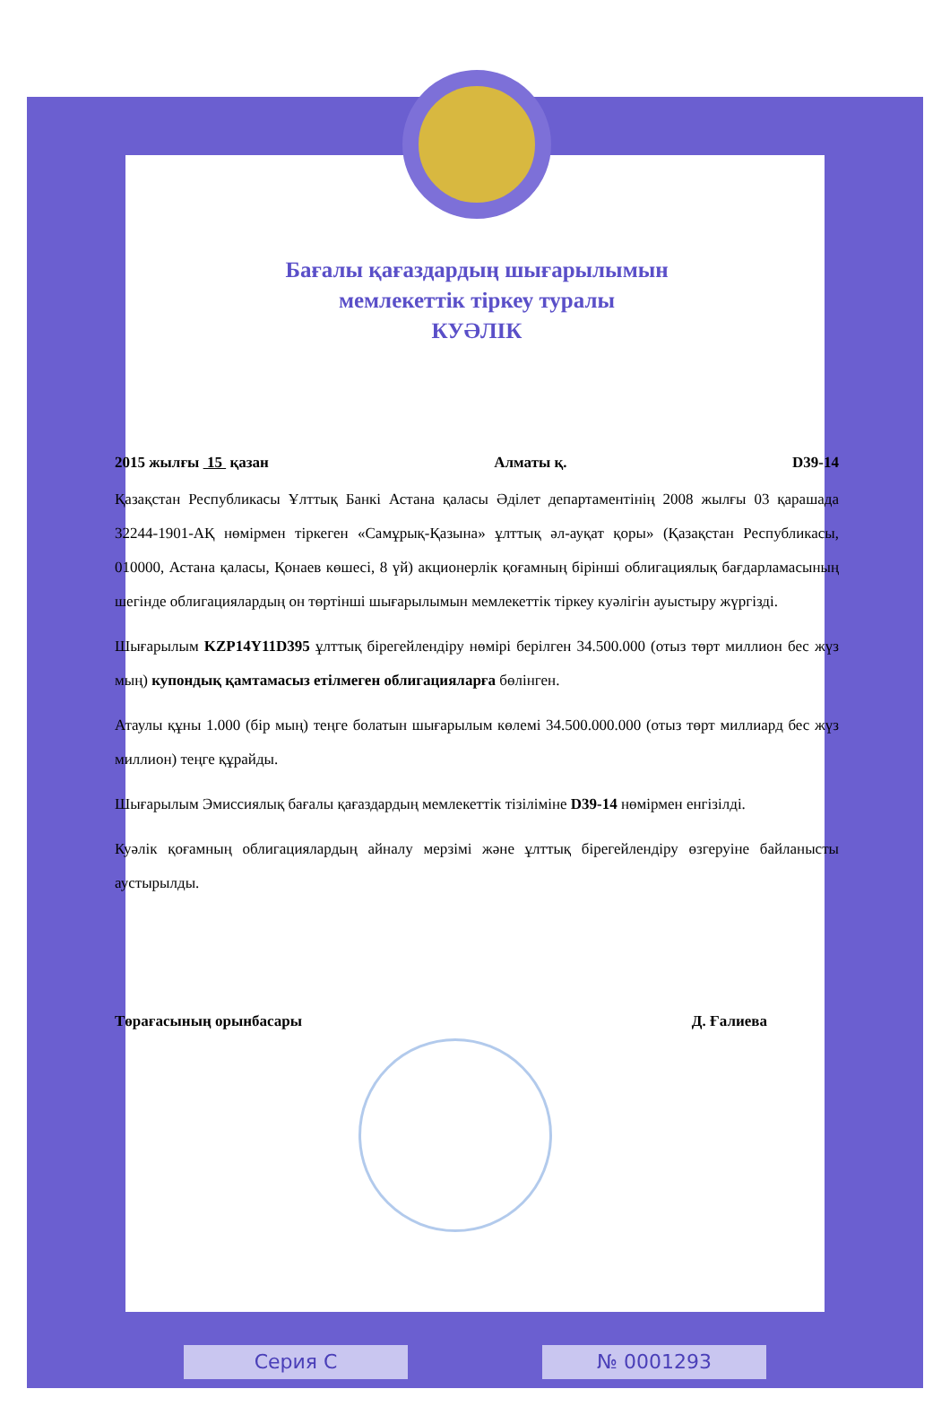Бағалы қағаздардың шығарылымын
мемлекеттік тіркеу туралы
КУӘЛІК
2015 жылғы 15 қазан Алматы қ. D39-14
Қазақстан Республикасы Ұлттық Банкі Астана қаласы Әділет департаментінің 2008 жылғы 03 қарашада 32244-1901-АҚ нөмірмен тіркеген «Самұрық-Қазына» ұлттық әл-ауқат қоры» (Қазақстан Республикасы, 010000, Астана қаласы, Қонаев көшесі, 8 үй) акционерлік қоғамның бірінші облигациялық бағдарламасының шегінде облигациялардың он төртінші шығарылымын мемлекеттік тіркеу куәлігін ауыстыру жүргізді.
Шығарылым KZP14Y11D395 ұлттық бірегейлендіру нөмірі берілген 34.500.000 (отыз төрт миллион бес жүз мың) купондық қамтамасыз етілмеген облигацияларға бөлінген.
Атаулы құны 1.000 (бір мың) теңге болатын шығарылым көлемі 34.500.000.000 (отыз төрт миллиард бес жүз миллион) теңге құрайды.
Шығарылым Эмиссиялық бағалы қағаздардың мемлекеттік тізіліміне D39-14 нөмірмен енгізілді.
Куәлік қоғамның облигациялардың айналу мерзімі және ұлттық бірегейлендіру өзгеруіне байланысты аустырылды.
Төрағасының орынбасары Д. Ғалиева
Серия С № 0001293